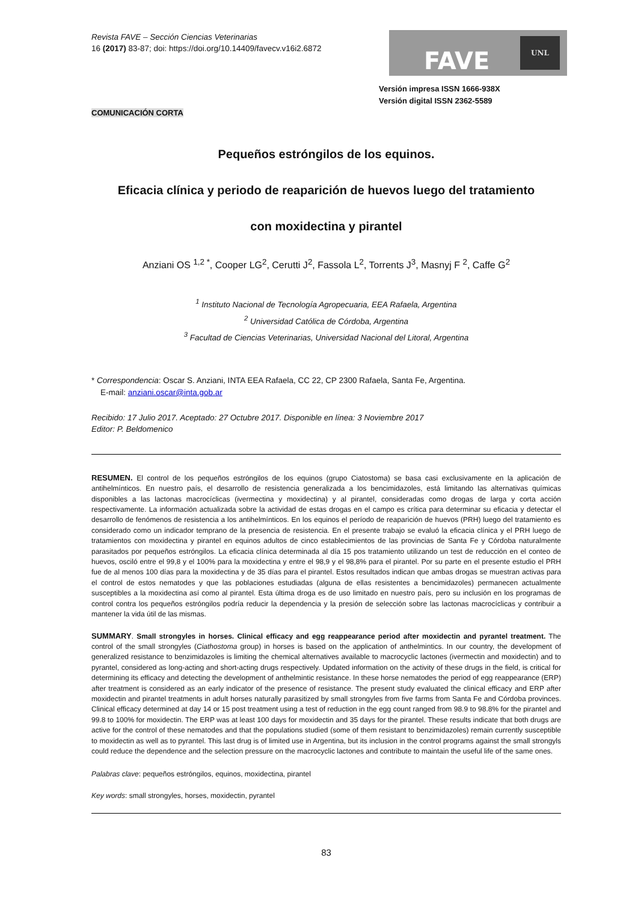Revista FAVE – Sección Ciencias Veterinarias
16 (2017) 83-87; doi: https://doi.org/10.14409/favecv.v16i2.6872
FAVE
UNL
Versión impresa ISSN 1666-938X
Versión digital ISSN 2362-5589
COMUNICACIÓN CORTA
Pequeños estróngilos de los equinos.
Eficacia clínica y periodo de reaparición de huevos luego del tratamiento
con moxidectina y pirantel
Anziani OS <sup>1,2 *</sup>, Cooper LG<sup>2</sup>, Cerutti J<sup>2</sup>, Fassola L<sup>2</sup>, Torrents J<sup>3</sup>, Masnyj F <sup>2</sup>, Caffe G<sup>2</sup>
<sup>1</sup> Instituto Nacional de Tecnología Agropecuaria, EEA Rafaela, Argentina
<sup>2</sup> Universidad Católica de Córdoba, Argentina
<sup>3</sup> Facultad de Ciencias Veterinarias, Universidad Nacional del Litoral, Argentina
* Correspondencia: Oscar S. Anziani, INTA EEA Rafaela, CC 22, CP 2300 Rafaela, Santa Fe, Argentina.
E-mail: anziani.oscar@inta.gob.ar
Recibido: 17 Julio 2017. Aceptado: 27 Octubre 2017. Disponible en línea: 3 Noviembre 2017
Editor: P. Beldomenico
RESUMEN. El control de los pequeños estróngilos de los equinos (grupo Ciatostoma) se basa casi exclusivamente en la aplicación de antihelmínticos. En nuestro país, el desarrollo de resistencia generalizada a los bencimidazoles, está limitando las alternativas químicas disponibles a las lactonas macrocíclicas (ivermectina y moxidectina) y al pirantel, consideradas como drogas de larga y corta acción respectivamente. La información actualizada sobre la actividad de estas drogas en el campo es crítica para determinar su eficacia y detectar el desarrollo de fenómenos de resistencia a los antihelmínticos. En los equinos el período de reaparición de huevos (PRH) luego del tratamiento es considerado como un indicador temprano de la presencia de resistencia. En el presente trabajo se evaluó la eficacia clínica y el PRH luego de tratamientos con moxidectina y pirantel en equinos adultos de cinco establecimientos de las provincias de Santa Fe y Córdoba naturalmente parasitados por pequeños estróngilos. La eficacia clínica determinada al día 15 pos tratamiento utilizando un test de reducción en el conteo de huevos, osciló entre el 99,8 y el 100% para la moxidectina y entre el 98,9 y el 98,8% para el pirantel. Por su parte en el presente estudio el PRH fue de al menos 100 días para la moxidectina y de 35 días para el pirantel. Estos resultados indican que ambas drogas se muestran activas para el control de estos nematodes y que las poblaciones estudiadas (alguna de ellas resistentes a bencimidazoles) permanecen actualmente susceptibles a la moxidectina así como al pirantel. Esta última droga es de uso limitado en nuestro país, pero su inclusión en los programas de control contra los pequeños estróngilos podría reducir la dependencia y la presión de selección sobre las lactonas macrocíclicas y contribuir a mantener la vida útil de las mismas.
SUMMARY. Small strongyles in horses. Clinical efficacy and egg reappearance period after moxidectin and pyrantel treatment. The control of the small strongyles (Ciathostoma group) in horses is based on the application of anthelmintics. In our country, the development of generalized resistance to benzimidazoles is limiting the chemical alternatives available to macrocyclic lactones (ivermectin and moxidectin) and to pyrantel, considered as long-acting and short-acting drugs respectively. Updated information on the activity of these drugs in the field, is critical for determining its efficacy and detecting the development of anthelmintic resistance. In these horse nematodes the period of egg reappearance (ERP) after treatment is considered as an early indicator of the presence of resistance. The present study evaluated the clinical efficacy and ERP after moxidectin and pirantel treatments in adult horses naturally parasitized by small strongyles from five farms from Santa Fe and Córdoba provinces. Clinical efficacy determined at day 14 or 15 post treatment using a test of reduction in the egg count ranged from 98.9 to 98.8% for the pirantel and 99.8 to 100% for moxidectin. The ERP was at least 100 days for moxidectin and 35 days for the pirantel. These results indicate that both drugs are active for the control of these nematodes and that the populations studied (some of them resistant to benzimidazoles) remain currently susceptible to moxidectin as well as to pyrantel. This last drug is of limited use in Argentina, but its inclusion in the control programs against the small strongyls could reduce the dependence and the selection pressure on the macrocyclic lactones and contribute to maintain the useful life of the same ones.
Palabras clave: pequeños estróngilos, equinos, moxidectina, pirantel
Key words: small strongyles, horses, moxidectin, pyrantel
83